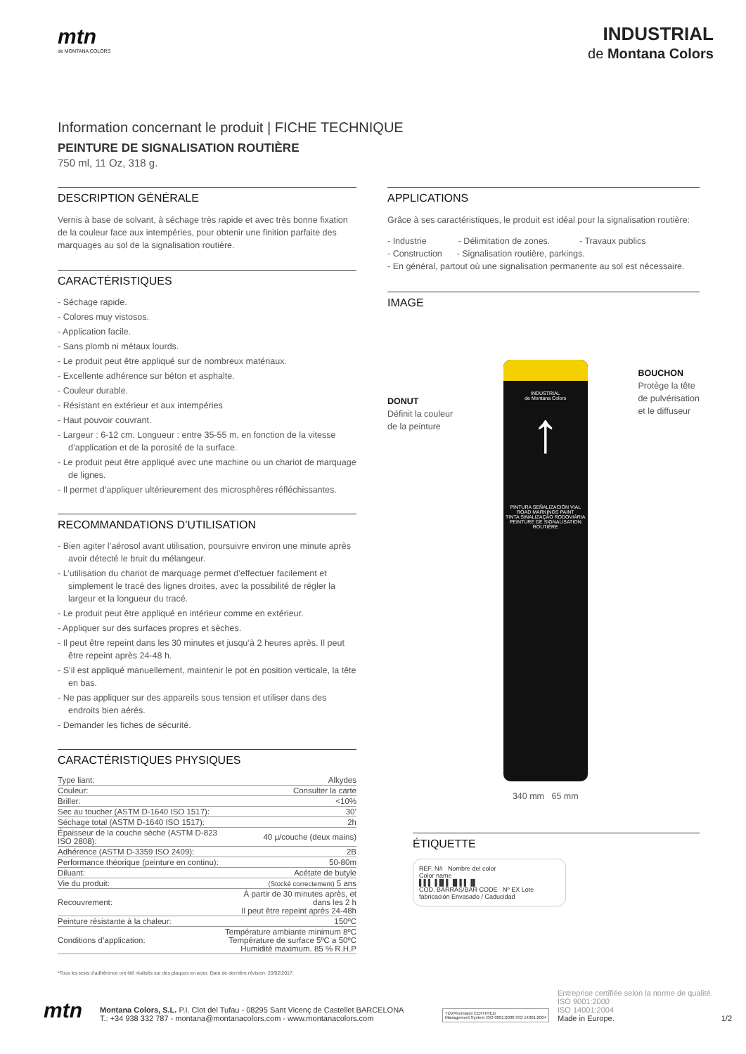mtn
de MONTANA COLORS
INDUSTRIAL
de Montana Colors
Information concernant le produit | FICHE TECHNIQUE
PEINTURE DE SIGNALISATION ROUTIÈRE
750 ml, 11 Oz, 318 g.
DESCRIPTION GÉNÉRALE
Vernis à base de solvant, à séchage très rapide et avec très bonne fixation de la couleur face aux intempéries, pour obtenir une finition parfaite des marquages au sol de la signalisation routière.
CARACTÉRISTIQUES
- Séchage rapide.
- Colores muy vistosos.
- Application facile.
- Sans plomb ni métaux lourds.
- Le produit peut être appliqué sur de nombreux matériaux.
- Excellente adhérence sur béton et asphalte.
- Couleur durable.
- Résistant en extérieur et aux intempéries
- Haut pouvoir couvrant.
- Largeur : 6-12 cm. Longueur : entre 35-55 m, en fonction de la vitesse d’application et de la porosité de la surface.
- Le produit peut être appliqué avec une machine ou un chariot de marquage de lignes.
- Il permet d’appliquer ultérieurement des microsphères réfléchissantes.
RECOMMANDATIONS D’UTILISATION
- Bien agiter l’aérosol avant utilisation, poursuivre environ une minute après avoir détecté le bruit du mélangeur.
- L’utilisation du chariot de marquage permet d’effectuer facilement et simplement le tracé des lignes droites, avec la possibilité de régler la largeur et la longueur du tracé.
- Le produit peut être appliqué en intérieur comme en extérieur.
- Appliquer sur des surfaces propres et sèches.
- Il peut être repeint dans les 30 minutes et jusqu’à 2 heures après. Il peut être repeint après 24-48 h.
- S’il est appliqué manuellement, maintenir le pot en position verticale, la tête en bas.
- Ne pas appliquer sur des appareils sous tension et utiliser dans des endroits bien aérés.
- Demander les fiches de sécurité.
CARACTÉRISTIQUES PHYSIQUES
| Type liant: | Alkydes |
| Couleur: | Consulter la carte |
| Briller: | <10% |
| Sec au toucher (ASTM D-1640 ISO 1517): | 30’ |
| Séchage total (ASTM D-1640 ISO 1517): | 2h |
| Épaisseur de la couche sèche (ASTM D-823 ISO 2808): | 40 µ/couche (deux mains) |
| Adhérence (ASTM D-3359 ISO 2409): | 2B |
| Performance théorique (peinture en continu): | 50-80m |
| Diluant: | Acétate de butyle |
| Vie du produit: | (Stocké correctement) 5 ans |
| Recouvrement: | À partir de 30 minutes après, et dans les 2 h Il peut être repeint après 24-48h |
| Peinture résistante à la chaleur: | 150ºC |
| Conditions d’application: | Température ambiante minimum 8ºC Température de surface 5ºC a 50ºC Humidité maximum. 85 % R.H.P |
*Tous les tests d’adhérence ont été réalisés sur des plaques en acier. Date de dernière révision: 20/02/2017.
APPLICATIONS
Grâce à ses caractéristiques, le produit est idéal pour la signalisation routière:
- Industrie - Délimitation de zones. - Travaux publics
- Construction - Signalisation routière, parkings.
- En général, partout où une signalisation permanente au sol est nécessaire.
IMAGE
DONUT
Définit la couleur
de la peinture
INDUSTRIAL
de Montana Colors
↑
PINTURA SEÑALIZACIÓN VIAL
ROAD MARKINGS PAINT
TINTA SINALIZAÇÃO RODOVIÁRIA
PEINTURE DE SIGNALISATION ROUTIÈRE
340 mm 65 mm
BOUCHON
Protège la tête
de pulvérisation
et le diffuseur
ÉTIQUETTE
REF. N# Nombre del color
Color name
▌▌▌▐▐▌▌▐▌▌▌▐▌
COD. BARRAS/BAR CODE Nº EX Lote fabricación Envasado / Caducidad
mtn
Montana Colors, S.L. P.I. Clot del Tufau - 08295 Sant Vicenç de Castellet BARCELONA
T.: +34 938 332 787 - montana@montanacolors.com - www.montanacolors.com
TÜVRheinland CERTIFIED
Management System ISO 9001:2008 ISO 14001:2004
Entreprise certifiée selon la norme de qualité.
ISO 9001:2000
ISO 14001:2004
Made in Europe.
1/2